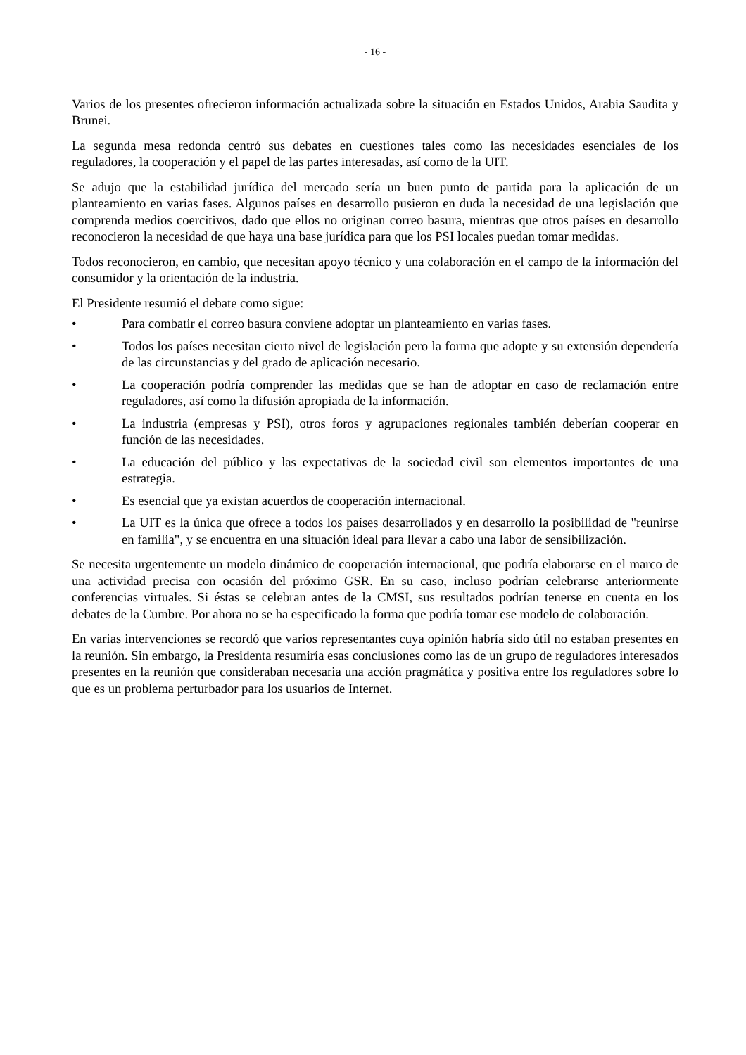- 16 -
Varios de los presentes ofrecieron información actualizada sobre la situación en Estados Unidos, Arabia Saudita y Brunei.
La segunda mesa redonda centró sus debates en cuestiones tales como las necesidades esenciales de los reguladores, la cooperación y el papel de las partes interesadas, así como de la UIT.
Se adujo que la estabilidad jurídica del mercado sería un buen punto de partida para la aplicación de un planteamiento en varias fases. Algunos países en desarrollo pusieron en duda la necesidad de una legislación que comprenda medios coercitivos, dado que ellos no originan correo basura, mientras que otros países en desarrollo reconocieron la necesidad de que haya una base jurídica para que los PSI locales puedan tomar medidas.
Todos reconocieron, en cambio, que necesitan apoyo técnico y una colaboración en el campo de la información del consumidor y la orientación de la industria.
El Presidente resumió el debate como sigue:
• Para combatir el correo basura conviene adoptar un planteamiento en varias fases.
• Todos los países necesitan cierto nivel de legislación pero la forma que adopte y su extensión dependería de las circunstancias y del grado de aplicación necesario.
• La cooperación podría comprender las medidas que se han de adoptar en caso de reclamación entre reguladores, así como la difusión apropiada de la información.
• La industria (empresas y PSI), otros foros y agrupaciones regionales también deberían cooperar en función de las necesidades.
• La educación del público y las expectativas de la sociedad civil son elementos importantes de una estrategia.
• Es esencial que ya existan acuerdos de cooperación internacional.
• La UIT es la única que ofrece a todos los países desarrollados y en desarrollo la posibilidad de "reunirse en familia", y se encuentra en una situación ideal para llevar a cabo una labor de sensibilización.
Se necesita urgentemente un modelo dinámico de cooperación internacional, que podría elaborarse en el marco de una actividad precisa con ocasión del próximo GSR. En su caso, incluso podrían celebrarse anteriormente conferencias virtuales. Si éstas se celebran antes de la CMSI, sus resultados podrían tenerse en cuenta en los debates de la Cumbre. Por ahora no se ha especificado la forma que podría tomar ese modelo de colaboración.
En varias intervenciones se recordó que varios representantes cuya opinión habría sido útil no estaban presentes en la reunión. Sin embargo, la Presidenta resumiría esas conclusiones como las de un grupo de reguladores interesados presentes en la reunión que consideraban necesaria una acción pragmática y positiva entre los reguladores sobre lo que es un problema perturbador para los usuarios de Internet.